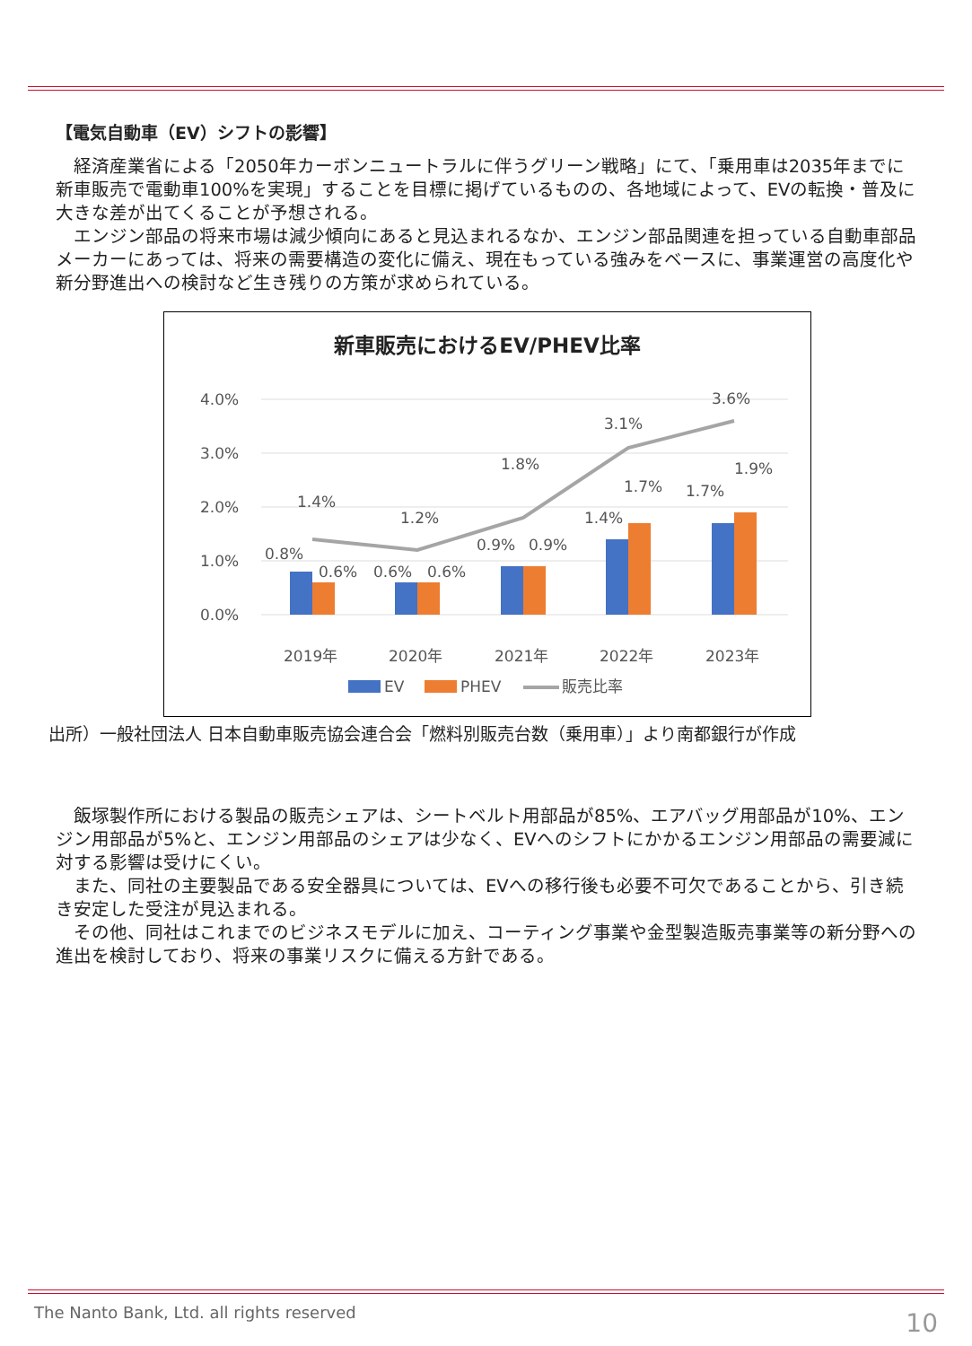【電気自動車（EV）シフトの影響】
　経済産業省による「2050年カーボンニュートラルに伴うグリーン戦略」にて、「乗用車は2035年までに新車販売で電動車100%を実現」することを目標に掲げているものの、各地域によって、EVの転換・普及に大きな差が出てくることが予想される。
　エンジン部品の将来市場は減少傾向にあると見込まれるなか、エンジン部品関連を担っている自動車部品メーカーにあっては、将来の需要構造の変化に備え、現在もっている強みをベースに、事業運営の高度化や新分野進出への検討など生き残りの方策が求められている。
新車販売におけるEV/PHEV比率
4.0%
3.0%
2.0%
1.0%
0.0%
0.8%
0.6%
0.6%
0.6%
0.9%
0.9%
1.4%
1.7%
1.7%
1.9%
1.4%
1.2%
1.8%
3.1%
3.6%
2019年
2020年
2021年
2022年
2023年
EV
PHEV
販売比率
出所）一般社団法人 日本自動車販売協会連合会「燃料別販売台数（乗用車）」より南都銀行が作成
　飯塚製作所における製品の販売シェアは、シートベルト用部品が85%、エアバッグ用部品が10%、エンジン用部品が5%と、エンジン用部品のシェアは少なく、EVへのシフトにかかるエンジン用部品の需要減に対する影響は受けにくい。
　また、同社の主要製品である安全器具については、EVへの移行後も必要不可欠であることから、引き続き安定した受注が見込まれる。
　その他、同社はこれまでのビジネスモデルに加え、コーティング事業や金型製造販売事業等の新分野への進出を検討しており、将来の事業リスクに備える方針である。
The Nanto Bank, Ltd. all rights reserved
10